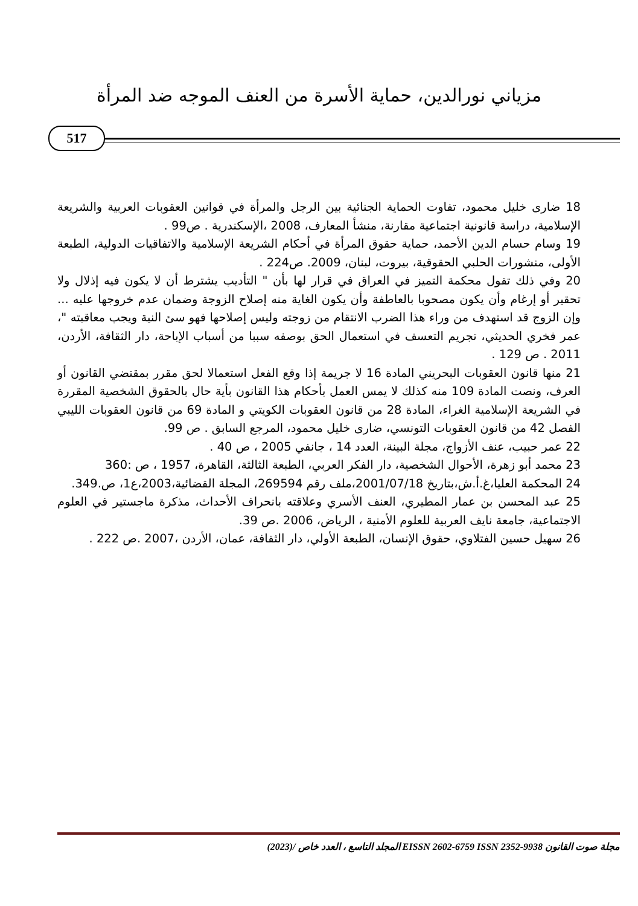مزياني نورالدين، حماية الأسرة من العنف الموجه ضد المرأة
517
18 ضارى خليل محمود، تفاوت الحماية الجنائية بين الرجل والمرأة في قوانين العقوبات العربية والشريعة الإسلامية، دراسة قانونية اجتماعية مقارنة، منشأ المعارف، 2008 ،الإسكندرية . ص99 .
19 وسام حسام الدين الأحمد، حماية حقوق المرأة في أحكام الشريعة الإسلامية والاتفاقيات الدولية، الطبعة الأولى، منشورات الحلبي الحقوقية، بيروت، لبنان، 2009. ص224 .
20 وفي ذلك تقول محكمة التميز في العراق في قرار لها بأن " التأديب يشترط أن لا يكون فيه إذلال ولا تحقير أو إرغام وأن يكون مصحوبا بالعاطفة وأن يكون الغاية منه إصلاح الزوجة وضمان عدم خروجها عليه ... وإن الزوج قد استهدف من وراء هذا الضرب الانتقام من زوجته وليس إصلاحها فهو سئ النية ويجب معاقبته "، عمر فخري الحديثي، تجريم التعسف في استعمال الحق بوصفه سببا من أسباب الإباحة، دار الثقافة، الأردن، 2011 . ص 129 .
21 منها قانون العقوبات البحريني المادة 16 لا جريمة إذا وقع الفعل استعمالا لحق مقرر بمقتضي القانون أو العرف، ونصت المادة 109 منه كذلك لا يمس العمل بأحكام هذا القانون بأية حال بالحقوق الشخصية المقررة في الشريعة الإسلامية الغراء، المادة 28 من قانون العقوبات الكويتي و المادة 69 من قانون العقوبات الليبي الفصل 42 من قانون العقوبات التونسي، ضارى خليل محمود، المرجع السابق . ص 99.
22 عمر حبيب، عنف الأزواج، مجلة البينة، العدد 14 ، جانفي 2005 ، ص 40 .
23 محمد أبو زهرة، الأحوال الشخصية، دار الفكر العربي، الطبعة الثالثة، القاهرة، 1957 ، ص :360
24 المحكمة العليا،غ.أ.ش،بتاريخ 2001/07/18،ملف رقم 269594، المجلة القضائية،2003،ع1، ص.349.
25 عبد المحسن بن عمار المطيري، العنف الأسري وعلاقته بانحراف الأحداث، مذكرة ماجستير في العلوم الاجتماعية، جامعة نايف العربية للعلوم الأمنية ، الرياض، 2006 .ص 39.
26 سهيل حسين الفتلاوي، حقوق الإنسان، الطبعة الأولي، دار الثقافة، عمان، الأردن ،2007 .ص 222 .
مجلة صوت القانون EISSN 2602-6759 ISSN 2352-9938 المجلد التاسع ، العدد خاص /(2023)